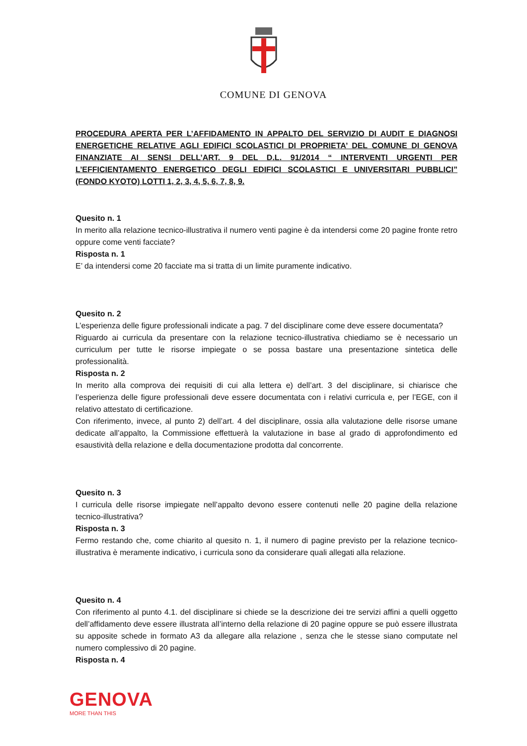COMUNE DI GENOVA
PROCEDURA APERTA PER L’AFFIDAMENTO IN APPALTO DEL SERVIZIO DI AUDIT E DIAGNOSI ENERGETICHE RELATIVE AGLI EDIFICI SCOLASTICI DI PROPRIETA’ DEL COMUNE DI GENOVA FINANZIATE AI SENSI DELL’ART. 9 DEL D.L. 91/2014 “ INTERVENTI URGENTI PER L’EFFICIENTAMENTO ENERGETICO DEGLI EDIFICI SCOLASTICI E UNIVERSITARI PUBBLICI” (FONDO KYOTO) LOTTI 1, 2, 3, 4, 5, 6, 7, 8, 9.
Quesito n. 1
In merito alla relazione tecnico-illustrativa il numero venti pagine è da intendersi come 20 pagine fronte retro oppure come venti facciate?
Risposta n. 1
E’ da intendersi come 20 facciate ma si tratta di un limite puramente indicativo.
Quesito n. 2
L’esperienza delle figure professionali indicate a pag. 7 del disciplinare come deve essere documentata?
Riguardo ai curricula da presentare con la relazione tecnico-illustrativa chiediamo se è necessario un curriculum per tutte le risorse impiegate o se possa bastare una presentazione sintetica delle professionalità.
Risposta n. 2
In merito alla comprova dei requisiti di cui alla lettera e) dell’art. 3 del disciplinare, si chiarisce che l’esperienza delle figure professionali deve essere documentata con i relativi curricula e, per l’EGE, con il relativo attestato di certificazione.
Con riferimento, invece, al punto 2) dell’art. 4 del disciplinare, ossia alla valutazione delle risorse umane dedicate all’appalto, la Commissione effettuerà la valutazione in base al grado di approfondimento ed esaustività della relazione e della documentazione prodotta dal concorrente.
Quesito n. 3
I curricula delle risorse impiegate nell’appalto devono essere contenuti nelle 20 pagine della relazione tecnico-illustrativa?
Risposta n. 3
Fermo restando che, come chiarito al quesito n. 1, il numero di pagine previsto per la relazione tecnico-illustrativa è meramente indicativo, i curricula sono da considerare quali allegati alla relazione.
Quesito n. 4
Con riferimento al punto 4.1. del disciplinare si chiede se la descrizione dei tre servizi affini a quelli oggetto dell’affidamento deve essere illustrata all’interno della relazione di 20 pagine oppure se può essere illustrata su apposite schede in formato A3 da allegare alla relazione , senza che le stesse siano computate nel numero complessivo di 20 pagine.
Risposta n. 4
GENOVA
MORE THAN THIS